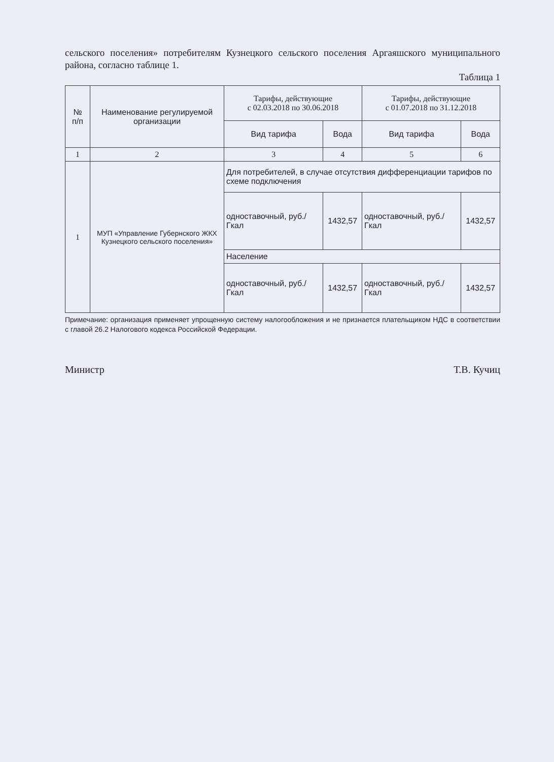сельского поселения» потребителям Кузнецкого сельского поселения Аргаяшского муниципального района, согласно таблице 1.
Таблица 1
| № п/п | Наименование регулируемой организации | Тарифы, действующие с 02.03.2018 по 30.06.2018 | | Тарифы, действующие с 01.07.2018 по 31.12.2018 | |
| --- | --- | --- | --- | --- | --- |
| | | Вид тарифа | Вода | Вид тарифа | Вода |
| 1 | 2 | 3 | 4 | 5 | 6 |
| 1 | МУП «Управление Губернского ЖКХ Кузнецкого сельского поселения» | Для потребителей, в случае отсутствия дифференциации тарифов по схеме подключения | | | |
| | | одноставочный, руб./Гкал | 1432,57 | одноставочный, руб./Гкал | 1432,57 |
| | | Население | | | |
| | | одноставочный, руб./Гкал | 1432,57 | одноставочный, руб./Гкал | 1432,57 |
Примечание: организация применяет упрощенную систему налогообложения и не признается плательщиком НДС в соответствии с главой 26.2 Налогового кодекса Российской Федерации.
Министр Т.В. Кучиц